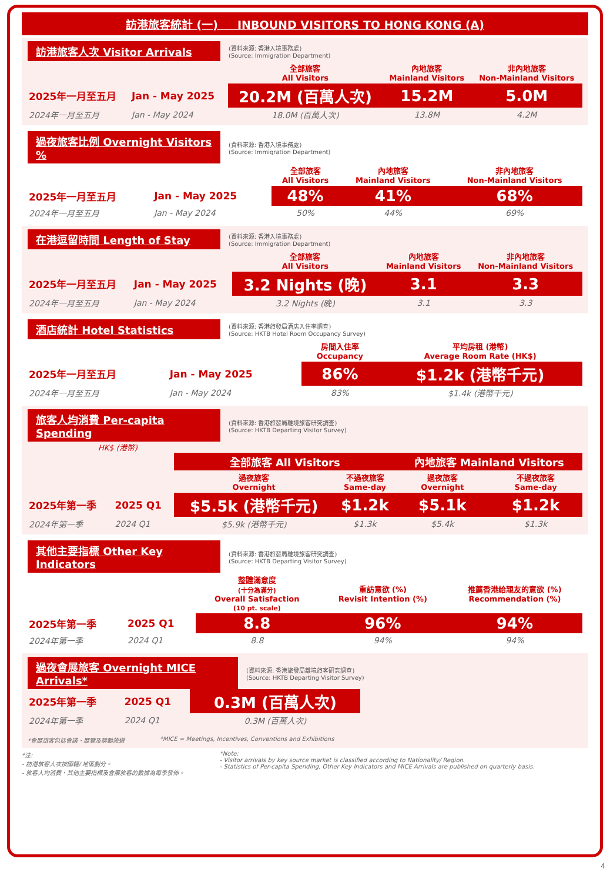訪港旅客統計 (一) INBOUND VISITORS TO HONG KONG (A)
訪港旅客人次 Visitor Arrivals
(資料來源: 香港入境事務處)
(Source: Immigration Department)
| | | 全部旅客 All Visitors | 內地旅客 Mainland Visitors | 非內地旅客 Non-Mainland Visitors |
| 2025年一月至五月 | Jan - May 2025 | 20.2M (百萬人次) | 15.2M | 5.0M |
| 2024年一月至五月 | Jan - May 2024 | 18.0M (百萬人次) | 13.8M | 4.2M |
過夜旅客比例 Overnight Visitors %
(資料來源: 香港入境事務處)
(Source: Immigration Department)
| | | 全部旅客 All Visitors | 內地旅客 Mainland Visitors | 非內地旅客 Non-Mainland Visitors |
| 2025年一月至五月 | Jan - May 2025 | 48% | 41% | 68% |
| 2024年一月至五月 | Jan - May 2024 | 50% | 44% | 69% |
在港逗留時間 Length of Stay
(資料來源: 香港入境事務處)
(Source: Immigration Department)
| | | 全部旅客 All Visitors | 內地旅客 Mainland Visitors | 非內地旅客 Non-Mainland Visitors |
| 2025年一月至五月 | Jan - May 2025 | 3.2 Nights (晚) | 3.1 | 3.3 |
| 2024年一月至五月 | Jan - May 2024 | 3.2 Nights (晚) | 3.1 | 3.3 |
酒店統計 Hotel Statistics
(資料來源: 香港旅發局酒店入住率調查)
(Source: HKTB Hotel Room Occupancy Survey)
| | | 房間入住率 Occupancy | 平均房租 (港幣) Average Room Rate (HK$) |
| 2025年一月至五月 | Jan - May 2025 | 86% | $1.2k (港幣千元) |
| 2024年一月至五月 | Jan - May 2024 | 83% | $1.4k (港幣千元) |
旅客人均消費 Per-capita Spending
(資料來源: 香港旅發局離境旅客研究調查)
(Source: HKTB Departing Visitor Survey)
HK$ (港幣)
| | | 全部旅客 All Visitors | | 內地旅客 Mainland Visitors | |
| | | 過夜旅客 Overnight | 不過夜旅客 Same-day | 過夜旅客 Overnight | 不過夜旅客 Same-day |
| 2025年第一季 | 2025 Q1 | $5.5k (港幣千元) | $1.2k | $5.1k | $1.2k |
| 2024年第一季 | 2024 Q1 | $5.9k (港幣千元) | $1.3k | $5.4k | $1.3k |
其他主要指標 Other Key Indicators
(資料來源: 香港旅發局離境旅客研究調查)
(Source: HKTB Departing Visitor Survey)
| | | 整體滿意度 (十分為滿分) Overall Satisfaction (10 pt. scale) | 重訪意欲 (%) Revisit Intention (%) | 推薦香港給親友的意欲 (%) Recommendation (%) |
| 2025年第一季 | 2025 Q1 | 8.8 | 96% | 94% |
| 2024年第一季 | 2024 Q1 | 8.8 | 94% | 94% |
過夜會展旅客 Overnight MICE Arrivals*
(資料來源: 香港旅發局離境旅客研究調查)
(Source: HKTB Departing Visitor Survey)
| 2025年第一季 | 2025 Q1 | 0.3M (百萬人次) |
| 2024年第一季 | 2024 Q1 | 0.3M (百萬人次) |
*會展旅客包括會議、展覽及獎勵旅遊 *MICE = Meetings, Incentives, Conventions and Exhibitions
*注:
- 訪港旅客人次按國籍/ 地區劃分。
- 旅客人均消費、其他主要指標及會展旅客的數據為每季發佈。
*Note:
- Visitor arrivals by key source market is classified according to Nationality/ Region.
- Statistics of Per-capita Spending, Other Key Indicators and MICE Arrivals are published on quarterly basis.
4